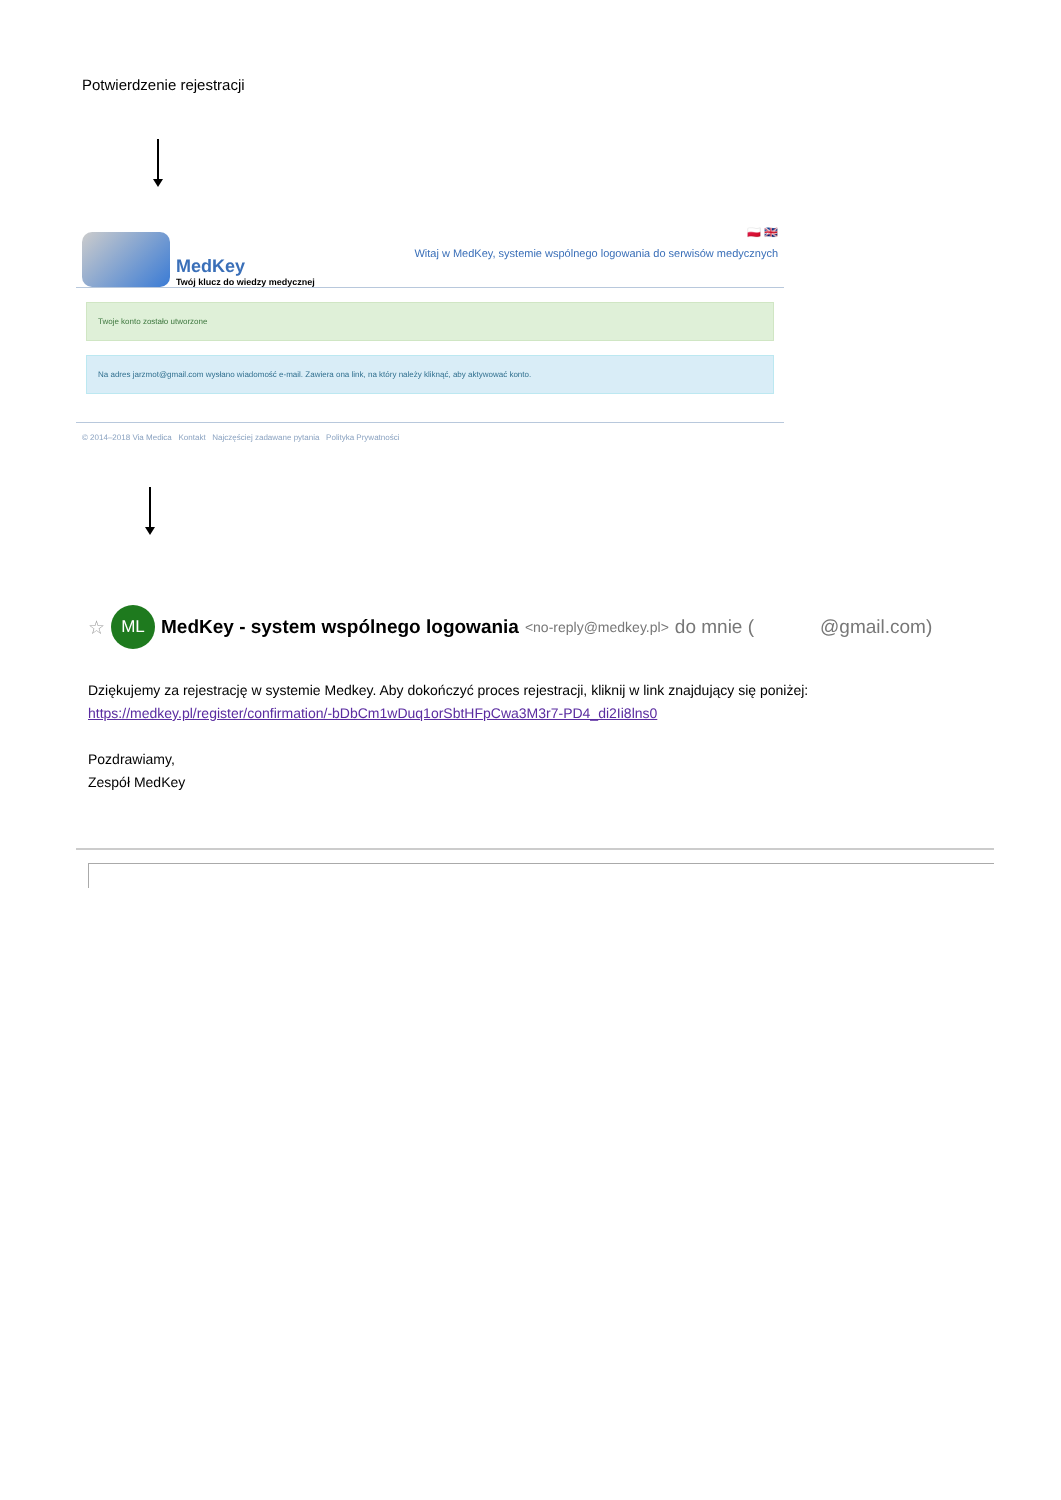Potwierdzenie rejestracji
MedKey
Twój klucz do wiedzy medycznej
🇵🇱 🇬🇧
Witaj w MedKey, systemie wspólnego logowania do serwisów medycznych
Twoje konto zostało utworzone
Na adres jarzmot@gmail.com wysłano wiadomość e-mail. Zawiera ona link, na który należy kliknąć, aby aktywować konto.
© 2014–2018 Via Medica Kontakt Najczęściej zadawane pytania Polityka Prywatności
☆
ML
MedKey - system wspólnego logowania <no-reply@medkey.pl> do mnie ( @gmail.com)
Dziękujemy za rejestrację w systemie Medkey. Aby dokończyć proces rejestracji, kliknij w link znajdujący się poniżej:
https://medkey.pl/register/confirmation/-bDbCm1wDuq1orSbtHFpCwa3M3r7-PD4_di2Ii8lns0
Pozdrawiamy,
Zespół MedKey